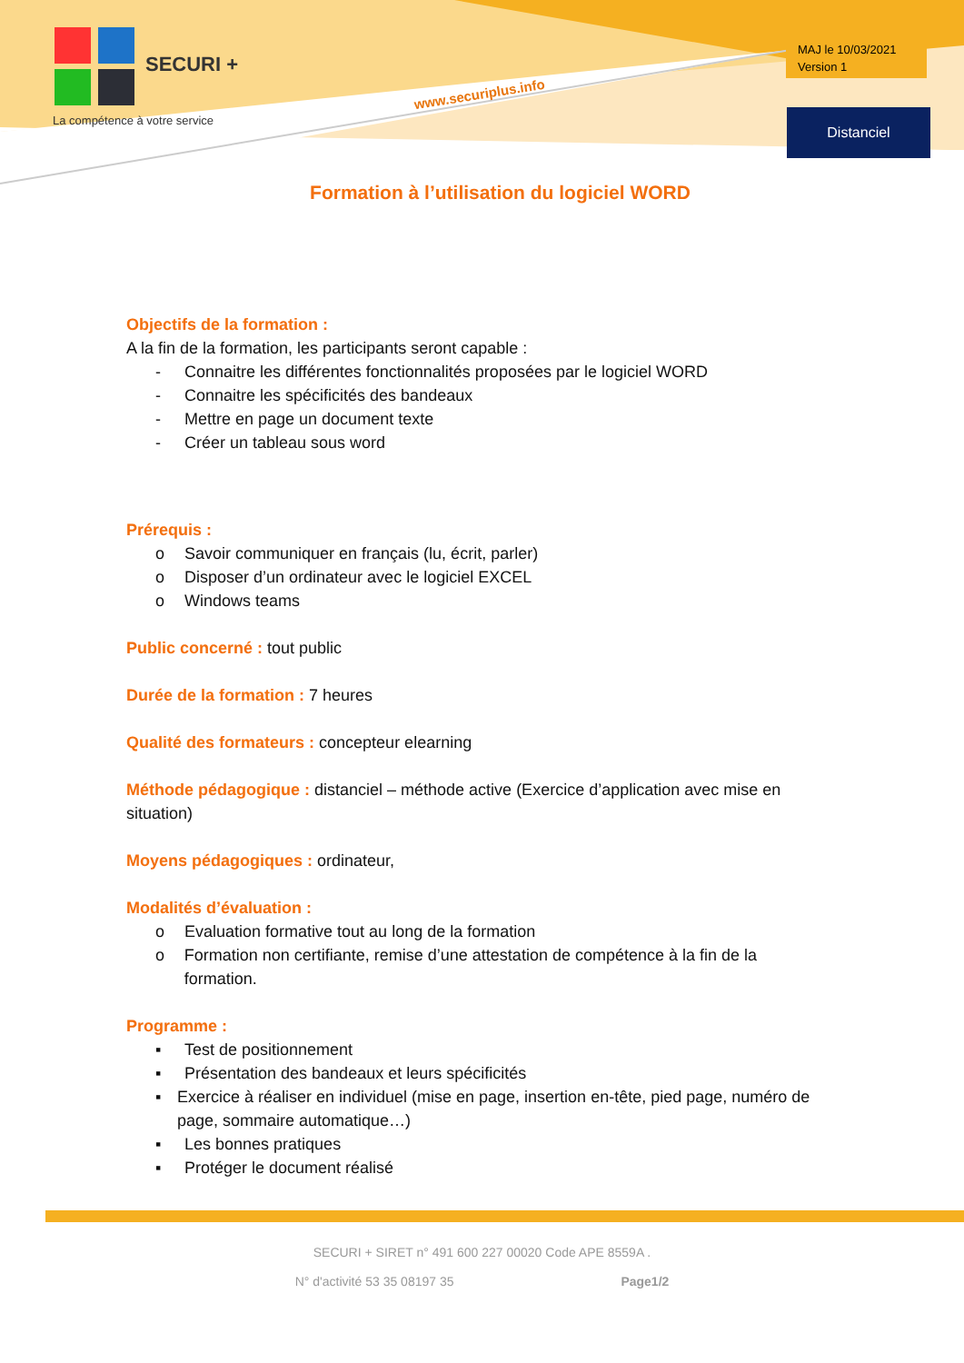SECURI +
La compétence à votre service
www.securiplus.info
MAJ le 10/03/2021
Version 1
Distanciel
Formation à l’utilisation du logiciel WORD
Objectifs de la formation :
A la fin de la formation, les participants seront capable :
- Connaitre les différentes fonctionnalités proposées par le logiciel WORD
- Connaitre les spécificités des bandeaux
- Mettre en page un document texte
- Créer un tableau sous word
Prérequis :
o Savoir communiquer en français (lu, écrit, parler)
o Disposer d’un ordinateur avec le logiciel EXCEL
o Windows teams
Public concerné : tout public
Durée de la formation : 7 heures
Qualité des formateurs : concepteur elearning
Méthode pédagogique : distanciel – méthode active (Exercice d’application avec mise en situation)
Moyens pédagogiques : ordinateur,
Modalités d’évaluation :
o Evaluation formative tout au long de la formation
o Formation non certifiante, remise d’une attestation de compétence à la fin de la formation.
Programme :
▪ Test de positionnement
▪ Présentation des bandeaux et leurs spécificités
▪ Exercice à réaliser en individuel (mise en page, insertion en-tête, pied page, numéro de page, sommaire automatique…)
▪ Les bonnes pratiques
▪ Protéger le document réalisé
SECURI + SIRET n° 491 600 227 00020 Code APE 8559A .
N° d'activité 53 35 08197 35 Page1/2